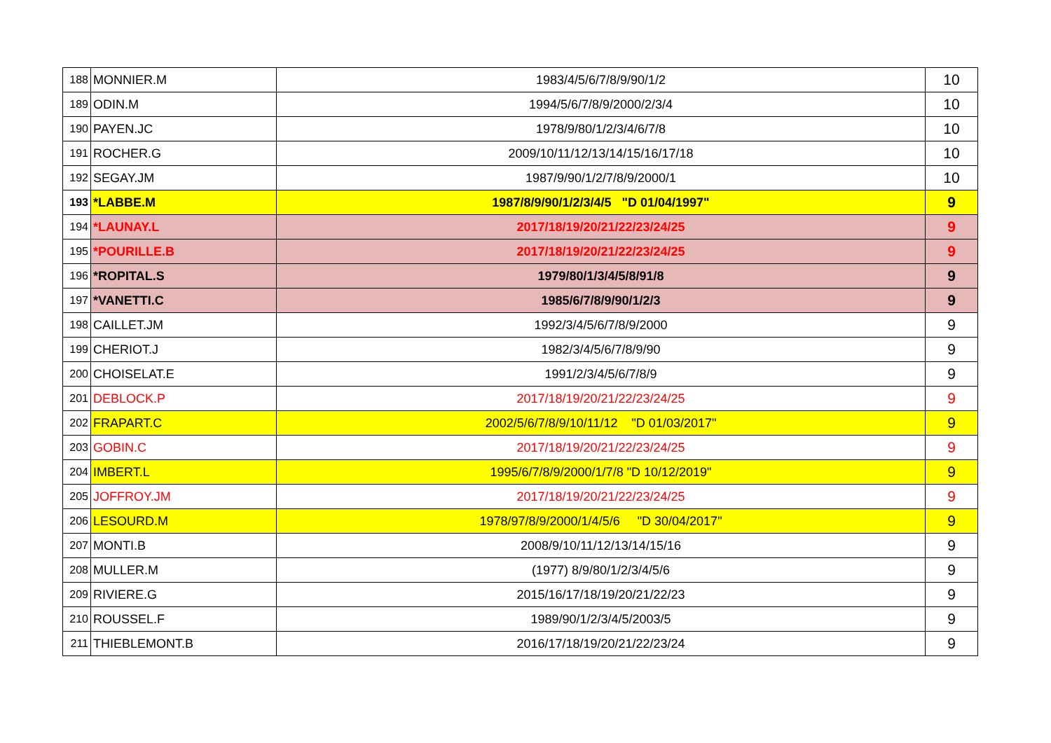| 188 | MONNIER.M | 1983/4/5/6/7/8/9/90/1/2 | 10 |
| 189 | ODIN.M | 1994/5/6/7/8/9/2000/2/3/4 | 10 |
| 190 | PAYEN.JC | 1978/9/80/1/2/3/4/6/7/8 | 10 |
| 191 | ROCHER.G | 2009/10/11/12/13/14/15/16/17/18 | 10 |
| 192 | SEGAY.JM | 1987/9/90/1/2/7/8/9/2000/1 | 10 |
| 193 | *LABBE.M | 1987/8/9/90/1/2/3/4/5 "D 01/04/1997" | 9 |
| 194 | *LAUNAY.L | 2017/18/19/20/21/22/23/24/25 | 9 |
| 195 | *POURILLE.B | 2017/18/19/20/21/22/23/24/25 | 9 |
| 196 | *ROPITAL.S | 1979/80/1/3/4/5/8/91/8 | 9 |
| 197 | *VANETTI.C | 1985/6/7/8/9/90/1/2/3 | 9 |
| 198 | CAILLET.JM | 1992/3/4/5/6/7/8/9/2000 | 9 |
| 199 | CHERIOT.J | 1982/3/4/5/6/7/8/9/90 | 9 |
| 200 | CHOISELAT.E | 1991/2/3/4/5/6/7/8/9 | 9 |
| 201 | DEBLOCK.P | 2017/18/19/20/21/22/23/24/25 | 9 |
| 202 | FRAPART.C | 2002/5/6/7/8/9/10/11/12 "D 01/03/2017" | 9 |
| 203 | GOBIN.C | 2017/18/19/20/21/22/23/24/25 | 9 |
| 204 | IMBERT.L | 1995/6/7/8/9/2000/1/7/8 "D 10/12/2019" | 9 |
| 205 | JOFFROY.JM | 2017/18/19/20/21/22/23/24/25 | 9 |
| 206 | LESOURD.M | 1978/97/8/9/2000/1/4/5/6 "D 30/04/2017" | 9 |
| 207 | MONTI.B | 2008/9/10/11/12/13/14/15/16 | 9 |
| 208 | MULLER.M | (1977) 8/9/80/1/2/3/4/5/6 | 9 |
| 209 | RIVIERE.G | 2015/16/17/18/19/20/21/22/23 | 9 |
| 210 | ROUSSEL.F | 1989/90/1/2/3/4/5/2003/5 | 9 |
| 211 | THIEBLEMONT.B | 2016/17/18/19/20/21/22/23/24 | 9 |